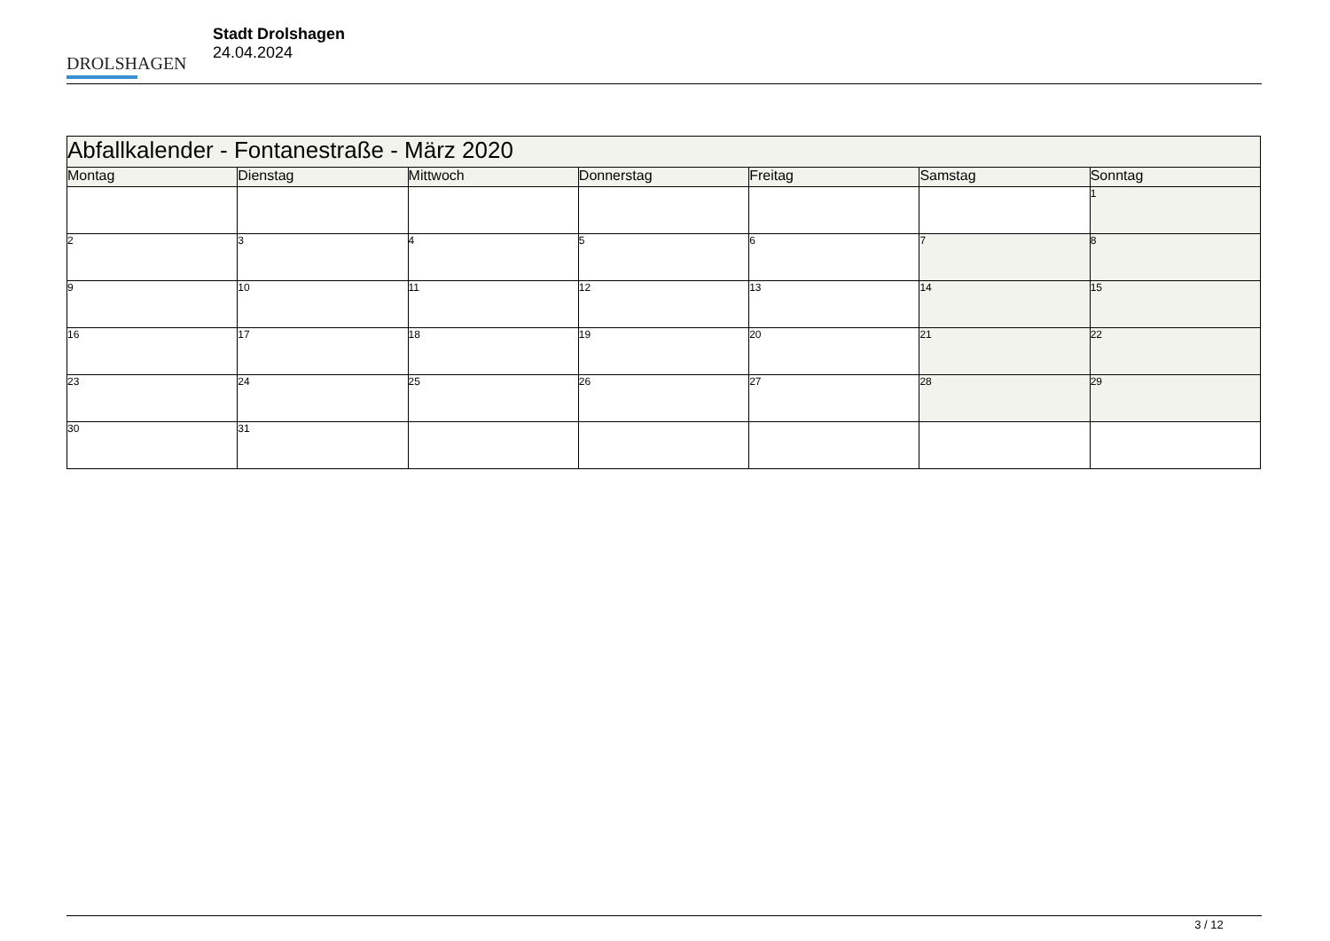DROLSHAGEN
Stadt Drolshagen
24.04.2024
| Abfallkalender - Fontanestraße - März 2020 | | | | | | |
| --- | --- | --- | --- | --- | --- | --- |
| Montag | Dienstag | Mittwoch | Donnerstag | Freitag | Samstag | Sonntag |
| | | | | | | 1 |
| 2 | 3 | 4 | 5 | 6 | 7 | 8 |
| 9 | 10 | 11 | 12 | 13 | 14 | 15 |
| 16 | 17 | 18 | 19 | 20 | 21 | 22 |
| 23 | 24 | 25 | 26 | 27 | 28 | 29 |
| 30 | 31 | | | | | |
3 / 12